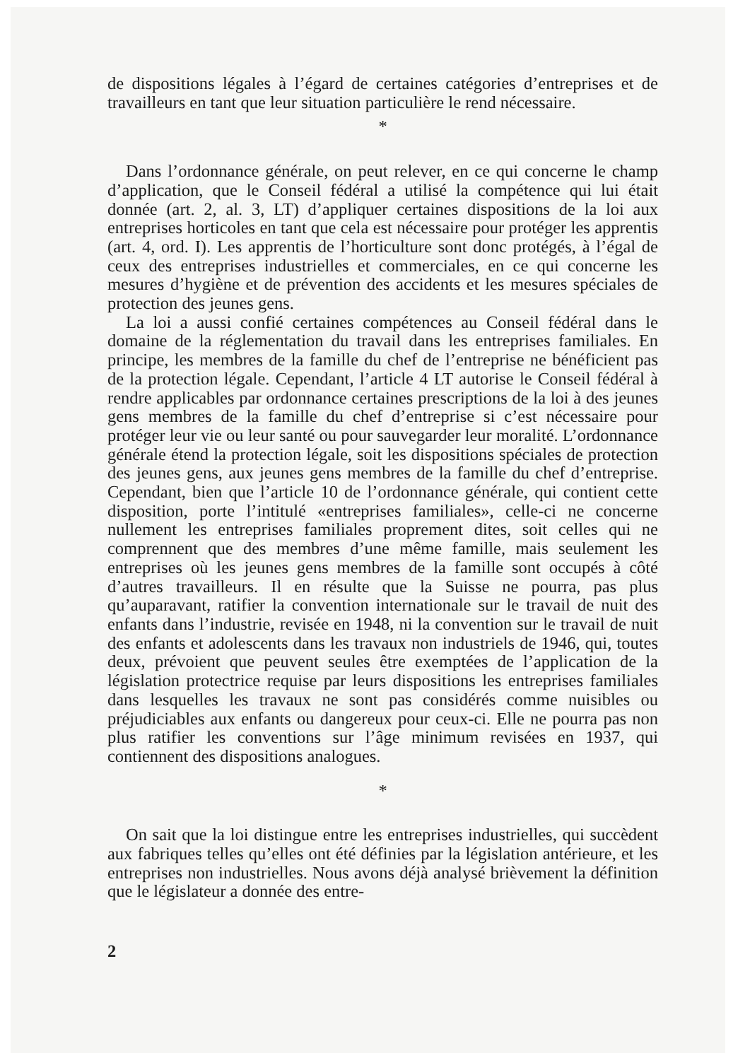de dispositions légales à l’égard de certaines catégories d’entreprises et de travailleurs en tant que leur situation particulière le rend nécessaire.
*
Dans l’ordonnance générale, on peut relever, en ce qui concerne le champ d’application, que le Conseil fédéral a utilisé la compétence qui lui était donnée (art. 2, al. 3, LT) d’appliquer certaines dispositions de la loi aux entreprises horticoles en tant que cela est nécessaire pour protéger les apprentis (art. 4, ord. I). Les apprentis de l’horticulture sont donc protégés, à l’égal de ceux des entreprises industrielles et commerciales, en ce qui concerne les mesures d’hygiène et de prévention des accidents et les mesures spéciales de protection des jeunes gens.
La loi a aussi confié certaines compétences au Conseil fédéral dans le domaine de la réglementation du travail dans les entreprises familiales. En principe, les membres de la famille du chef de l’entreprise ne bénéficient pas de la protection légale. Cependant, l’article 4 LT autorise le Conseil fédéral à rendre applicables par ordonnance certaines prescriptions de la loi à des jeunes gens membres de la famille du chef d’entreprise si c’est nécessaire pour protéger leur vie ou leur santé ou pour sauvegarder leur moralité. L’ordonnance générale étend la protection légale, soit les dispositions spéciales de protection des jeunes gens, aux jeunes gens membres de la famille du chef d’entreprise. Cependant, bien que l’article 10 de l’ordonnance générale, qui contient cette disposition, porte l’intitulé «entreprises familiales», celle-ci ne concerne nullement les entreprises familiales proprement dites, soit celles qui ne comprennent que des membres d’une même famille, mais seulement les entreprises où les jeunes gens membres de la famille sont occupés à côté d’autres travailleurs. Il en résulte que la Suisse ne pourra, pas plus qu’auparavant, ratifier la convention internationale sur le travail de nuit des enfants dans l’industrie, revisée en 1948, ni la convention sur le travail de nuit des enfants et adolescents dans les travaux non industriels de 1946, qui, toutes deux, prévoient que peuvent seules être exemptées de l’application de la législation protectrice requise par leurs dispositions les entreprises familiales dans lesquelles les travaux ne sont pas considérés comme nuisibles ou préjudiciables aux enfants ou dangereux pour ceux-ci. Elle ne pourra pas non plus ratifier les conventions sur l’âge minimum revisées en 1937, qui contiennent des dispositions analogues.
*
On sait que la loi distingue entre les entreprises industrielles, qui succèdent aux fabriques telles qu’elles ont été définies par la législation antérieure, et les entreprises non industrielles. Nous avons déjà analysé brièvement la définition que le législateur a donnée des entre-
2